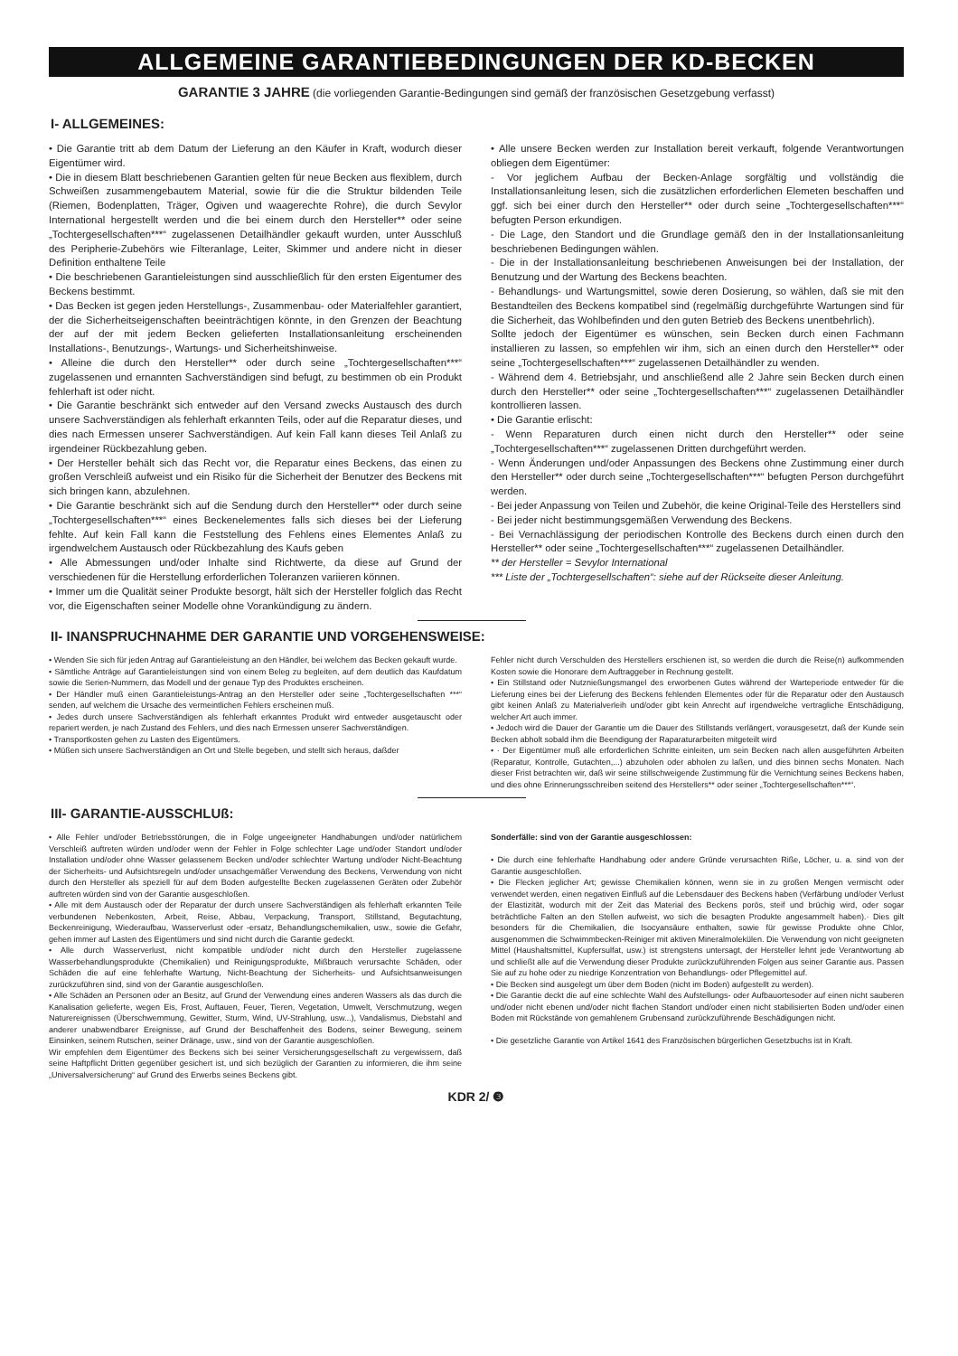ALLGEMEINE GARANTIEBEDINGUNGEN DER KD-BECKEN
GARANTIE 3 JAHRE (die vorliegenden Garantie-Bedingungen sind gemäß der französischen Gesetzgebung verfasst)
I- ALLGEMEINES:
• Die Garantie tritt ab dem Datum der Lieferung an den Käufer in Kraft, wodurch dieser Eigentümer wird.
• Die in diesem Blatt beschriebenen Garantien gelten für neue Becken aus flexiblem, durch Schweißen zusammengebautem Material, sowie für die die Struktur bildenden Teile (Riemen, Bodenplatten, Träger, Ogiven und waagerechte Rohre), die durch Sevylor International hergestellt werden und die bei einem durch den Hersteller** oder seine „Tochtergesellschaften***“ zugelassenen Detailhändler gekauft wurden, unter Ausschluß des Peripherie-Zubehörs wie Filteranlage, Leiter, Skimmer und andere nicht in dieser Definition enthaltene Teile
• Die beschriebenen Garantieleistungen sind ausschließlich für den ersten Eigentumer des Beckens bestimmt.
• Das Becken ist gegen jeden Herstellungs-, Zusammenbau- oder Materialfehler garantiert, der die Sicherheitseigenschaften beeinträchtigen könnte, in den Grenzen der Beachtung der auf der mit jedem Becken gelieferten Installationsanleitung erscheinenden Installations-, Benutzungs-, Wartungs- und Sicherheitshinweise.
• Alleine die durch den Hersteller** oder durch seine „Tochtergesellschaften***“ zugelassenen und ernannten Sachverständigen sind befugt, zu bestimmen ob ein Produkt fehlerhaft ist oder nicht.
• Die Garantie beschränkt sich entweder auf den Versand zwecks Austausch des durch unsere Sachverständigen als fehlerhaft erkannten Teils, oder auf die Reparatur dieses, und dies nach Ermessen unserer Sachverständigen. Auf kein Fall kann dieses Teil Anlaß zu irgendeiner Rückbezahlung geben.
• Der Hersteller behält sich das Recht vor, die Reparatur eines Beckens, das einen zu großen Verschleiß aufweist und ein Risiko für die Sicherheit der Benutzer des Beckens mit sich bringen kann, abzulehnen.
• Die Garantie beschränkt sich auf die Sendung durch den Hersteller** oder durch seine „Tochtergesellschaften***“ eines Beckenelementes falls sich dieses bei der Lieferung fehlte. Auf kein Fall kann die Feststellung des Fehlens eines Elementes Anlaß zu irgendwelchem Austausch oder Rückbezahlung des Kaufs geben
• Alle Abmessungen und/oder Inhalte sind Richtwerte, da diese auf Grund der verschiedenen für die Herstellung erforderlichen Toleranzen variieren können.
• Immer um die Qualität seiner Produkte besorgt, hält sich der Hersteller folglich das Recht vor, die Eigenschaften seiner Modelle ohne Vorankündigung zu ändern.
• Alle unsere Becken werden zur Installation bereit verkauft, folgende Verantwortungen obliegen dem Eigentümer:
- Vor jeglichem Aufbau der Becken-Anlage sorgfältig und vollständig die Installationsanleitung lesen, sich die zusätzlichen erforderlichen Elemeten beschaffen und ggf. sich bei einer durch den Hersteller** oder durch seine „Tochtergesellschaften***“ befugten Person erkundigen.
- Die Lage, den Standort und die Grundlage gemäß den in der Installationsanleitung beschriebenen Bedingungen wählen.
- Die in der Installationsanleitung beschriebenen Anweisungen bei der Installation, der Benutzung und der Wartung des Beckens beachten.
- Behandlungs- und Wartungsmittel, sowie deren Dosierung, so wählen, daß sie mit den Bestandteilen des Beckens kompatibel sind (regelmäßig durchgeführte Wartungen sind für die Sicherheit, das Wohlbefinden und den guten Betrieb des Beckens unentbehrlich).
Sollte jedoch der Eigentümer es wünschen, sein Becken durch einen Fachmann installieren zu lassen, so empfehlen wir ihm, sich an einen durch den Hersteller** oder seine „Tochtergesellschaften***“ zugelassenen Detailhändler zu wenden.
- Während dem 4. Betriebsjahr, und anschließend alle 2 Jahre sein Becken durch einen durch den Hersteller** oder seine „Tochtergesellschaften***“ zugelassenen Detailhändler kontrollieren lassen.
• Die Garantie erlischt:
- Wenn Reparaturen durch einen nicht durch den Hersteller** oder seine „Tochtergesellschaften***“ zugelassenen Dritten durchgeführt werden.
- Wenn Änderungen und/oder Anpassungen des Beckens ohne Zustimmung einer durch den Hersteller** oder durch seine „Tochtergesellschaften***“ befugten Person durchgeführt werden.
- Bei jeder Anpassung von Teilen und Zubehör, die keine Original-Teile des Herstellers sind
- Bei jeder nicht bestimmungsgemäßen Verwendung des Beckens.
- Bei Vernachlässigung der periodischen Kontrolle des Beckens durch einen durch den Hersteller** oder seine „Tochtergesellschaften***“ zugelassenen Detailhändler.
** der Hersteller = Sevylor International
*** Liste der „Tochtergesellschaften“: siehe auf der Rückseite dieser Anleitung.
II- INANSPRUCHNAHME DER GARANTIE UND VORGEHENSWEISE:
• Wenden Sie sich für jeden Antrag auf Garantieleistung an den Händler, bei welchem das Becken gekauft wurde.
• Sämtliche Anträge auf Garantieleistungen sind von einem Beleg zu begleiten, auf dem deutlich das Kaufdatum sowie die Serien-Nummern, das Modell und der genaue Typ des Produktes erscheinen.
• Der Händler muß einen Garantieleistungs-Antrag an den Hersteller oder seine „Tochtergesellschaften ***“ senden, auf welchem die Ursache des vermeintlichen Fehlers erscheinen muß.
• Jedes durch unsere Sachverständigen als fehlerhaft erkanntes Produkt wird entweder ausgetauscht oder repariert werden, je nach Zustand des Fehlers, und dies nach Ermessen unserer Sachverständigen.
• Transportkosten gehen zu Lasten des Eigentümers.
• Müßen sich unsere Sachverständigen an Ort und Stelle begeben, und stellt sich heraus, daßder
Fehler nicht durch Verschulden des Herstellers erschienen ist, so werden die durch die Reise(n) aufkommenden Kosten sowie die Honorare dem Auftraggeber in Rechnung gestellt.
• Ein Stillstand oder Nutznießungsmangel des erworbenen Gutes während der Warteperiode entweder für die Lieferung eines bei der Lieferung des Beckens fehlenden Elementes oder für die Reparatur oder den Austausch gibt keinen Anlaß zu Materialverleih und/oder gibt kein Anrecht auf irgendwelche vertragliche Entschädigung, welcher Art auch immer.
• Jedoch wird die Dauer der Garantie um die Dauer des Stillstands verlängert, vorausgesetzt, daß der Kunde sein Becken abholt sobald ihm die Beendigung der Raparaturarbeiten mitgeteilt wird
• · Der Eigentümer muß alle erforderlichen Schritte einleiten, um sein Becken nach allen ausgeführten Arbeiten (Reparatur, Kontrolle, Gutachten,...) abzuholen oder abholen zu laßen, und dies binnen sechs Monaten. Nach dieser Frist betrachten wir, daß wir seine stillschweigende Zustimmung für die Vernichtung seines Beckens haben, und dies ohne Erinnerungsschreiben seitend des Herstellers** oder seiner „Tochtergesellschaften***“.
III- GARANTIE-AUSSCHLUß:
• Alle Fehler und/oder Betriebsstörungen, die in Folge ungeeigneter Handhabungen und/oder natürlichem Verschleiß auftreten würden und/oder wenn der Fehler in Folge schlechter Lage und/oder Standort und/oder Installation und/oder ohne Wasser gelassenem Becken und/oder schlechter Wartung und/oder Nicht-Beachtung der Sicherheits- und Aufsichtsregeln und/oder unsachgemäßer Verwendung des Beckens, Verwendung von nicht durch den Hersteller als speziell für auf dem Boden aufgestellte Becken zugelassenen Geräten oder Zubehör auftreten würden sind von der Garantie ausgeschloßen.
• Alle mit dem Austausch oder der Reparatur der durch unsere Sachverständigen als fehlerhaft erkannten Teile verbundenen Nebenkosten, Arbeit, Reise, Abbau, Verpackung, Transport, Stillstand, Begutachtung, Beckenreinigung, Wiederaufbau, Wasserverlust oder -ersatz, Behandlungschemikalien, usw., sowie die Gefahr, gehen immer auf Lasten des Eigentümers und sind nicht durch die Garantie gedeckt.
• Alle durch Wasserverlust, nicht kompatible und/oder nicht durch den Hersteller zugelassene Wasserbehandlungsprodukte (Chemikalien) und Reinigungsprodukte, Mißbrauch verursachte Schäden, oder Schäden die auf eine fehlerhafte Wartung, Nicht-Beachtung der Sicherheits- und Aufsichtsanweisungen zurückzuführen sind, sind von der Garantie ausgeschloßen.
• Alle Schäden an Personen oder an Besitz, auf Grund der Verwendung eines anderen Wassers als das durch die Kanalisation gelieferte, wegen Eis, Frost, Auftauen, Feuer, Tieren, Vegetation, Umwelt, Verschmutzung, wegen Naturereignissen (Überschwemmung, Gewitter, Sturm, Wind, UV-Strahlung, usw...), Vandalismus, Diebstahl and anderer unabwendbarer Ereignisse, auf Grund der Beschaffenheit des Bodens, seiner Bewegung, seinem Einsinken, seinem Rutschen, seiner Dränage, usw., sind von der Garantie ausgeschloßen.
Wir empfehlen dem Eigentümer des Beckens sich bei seiner Versicherungsgesellschaft zu vergewissern, daß seine Haftpflicht Dritten gegenüber gesichert ist, und sich bezüglich der Garantien zu informieren, die ihm seine „Universalversicherung“ auf Grund des Erwerbs seines Beckens gibt.
Sonderfälle: sind von der Garantie ausgeschlossen:
• Die durch eine fehlerhafte Handhabung oder andere Gründe verursachten Riße, Löcher, u. a. sind von der Garantie ausgeschloßen.
• Die Flecken jeglicher Art; gewisse Chemikalien können, wenn sie in zu großen Mengen vermischt oder verwendet werden, einen negativen Einfluß auf die Lebensdauer des Beckens haben (Verfärbung und/oder Verlust der Elastizität, wodurch mit der Zeit das Material des Beckens porös, steif und brüchig wird, oder sogar beträchtliche Falten an den Stellen aufweist, wo sich die besagten Produkte angesammelt haben).· Dies gilt besonders für die Chemikalien, die Isocyansäure enthalten, sowie für gewisse Produkte ohne Chlor, ausgenommen die Schwimmbecken-Reiniger mit aktiven Mineralmolekülen. Die Verwendung von nicht geeigneten Mittel (Haushaltsmittel, Kupfersulfat, usw.) ist strengstens untersagt, der Hersteller lehnt jede Verantwortung ab und schließt alle auf die Verwendung dieser Produkte zurückzuführenden Folgen aus seiner Garantie aus. Passen Sie auf zu hohe oder zu niedrige Konzentration von Behandlungs- oder Pflegemittel auf.
• Die Becken sind ausgelegt um über dem Boden (nicht im Boden) aufgestellt zu werden).
• Die Garantie deckt die auf eine schlechte Wahl des Aufstellungs- oder Aufbauortesoder auf einen nicht sauberen und/oder nicht ebenen und/oder nicht flachen Standort und/oder einen nicht stabilisierten Boden und/oder einen Boden mit Rückstände von gemahlenem Grubensand zurückzuführende Beschädigungen nicht.
• Die gesetzliche Garantie von Artikel 1641 des Französischen bürgerlichen Gesetzbuchs ist in Kraft.
KDR 2/ ❸